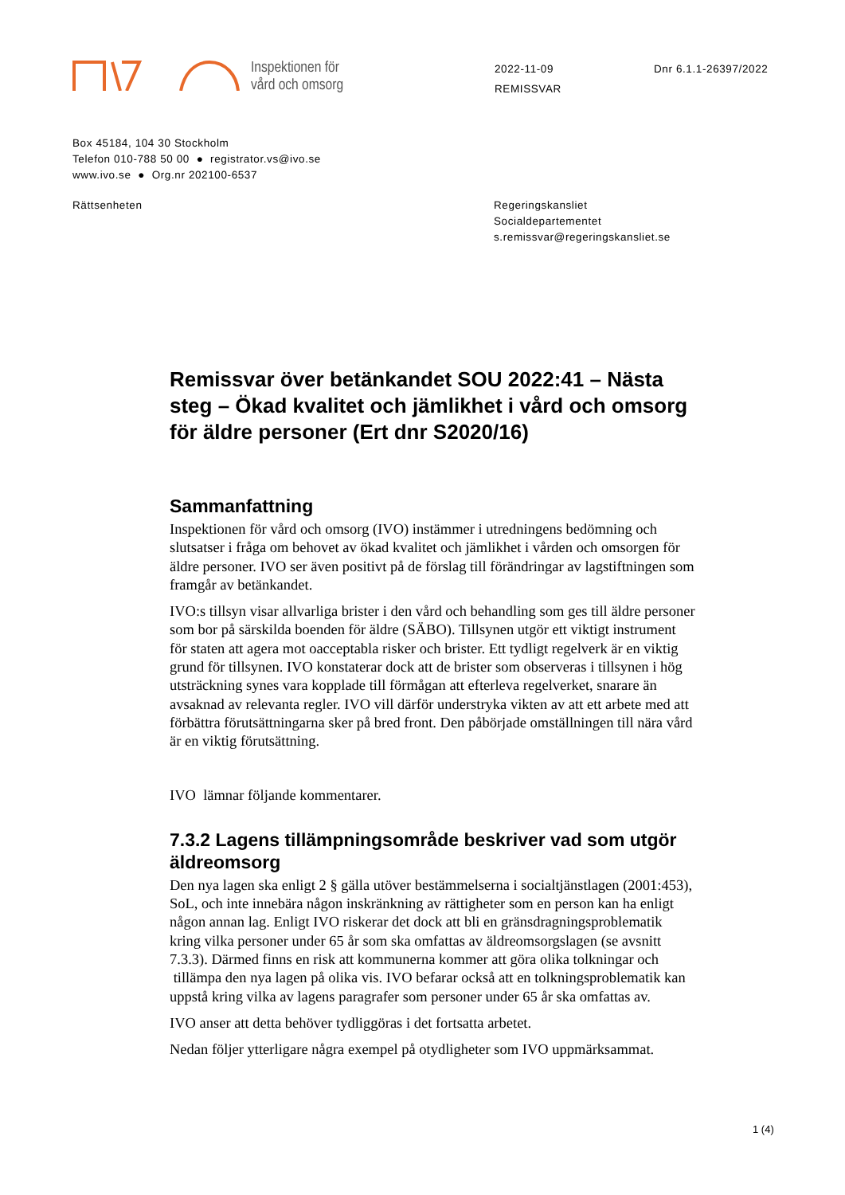Inspektionen för
vård och omsorg
2022-11-09
REMISSVAR
Dnr 6.1.1-26397/2022
Box 45184, 104 30 Stockholm
Telefon 010-788 50 00 ● registrator.vs@ivo.se
www.ivo.se ● Org.nr 202100-6537
Rättsenheten Regeringskansliet
Socialdepartementet
s.remissvar@regeringskansliet.se
Remissvar över betänkandet SOU 2022:41 – Nästa steg – Ökad kvalitet och jämlikhet i vård och omsorg för äldre personer (Ert dnr S2020/16)
Sammanfattning
Inspektionen för vård och omsorg (IVO) instämmer i utredningens bedömning och slutsatser i fråga om behovet av ökad kvalitet och jämlikhet i vården och omsorgen för äldre personer. IVO ser även positivt på de förslag till förändringar av lagstiftningen som framgår av betänkandet.
IVO:s tillsyn visar allvarliga brister i den vård och behandling som ges till äldre personer som bor på särskilda boenden för äldre (SÄBO). Tillsynen utgör ett viktigt instrument för staten att agera mot oacceptabla risker och brister. Ett tydligt regelverk är en viktig grund för tillsynen. IVO konstaterar dock att de brister som observeras i tillsynen i hög utsträckning synes vara kopplade till förmågan att efterleva regelverket, snarare än avsaknad av relevanta regler. IVO vill därför understryka vikten av att ett arbete med att förbättra förutsättningarna sker på bred front. Den påbörjade omställningen till nära vård är en viktig förutsättning.
IVO lämnar följande kommentarer.
7.3.2 Lagens tillämpningsområde beskriver vad som utgör äldreomsorg
Den nya lagen ska enligt 2 § gälla utöver bestämmelserna i socialtjänstlagen (2001:453), SoL, och inte innebära någon inskränkning av rättigheter som en person kan ha enligt någon annan lag. Enligt IVO riskerar det dock att bli en gränsdragningsproblematik kring vilka personer under 65 år som ska omfattas av äldreomsorgslagen (se avsnitt 7.3.3). Därmed finns en risk att kommunerna kommer att göra olika tolkningar och tillämpa den nya lagen på olika vis. IVO befarar också att en tolkningsproblematik kan uppstå kring vilka av lagens paragrafer som personer under 65 år ska omfattas av.
IVO anser att detta behöver tydliggöras i det fortsatta arbetet.
Nedan följer ytterligare några exempel på otydligheter som IVO uppmärksammat.
1 (4)